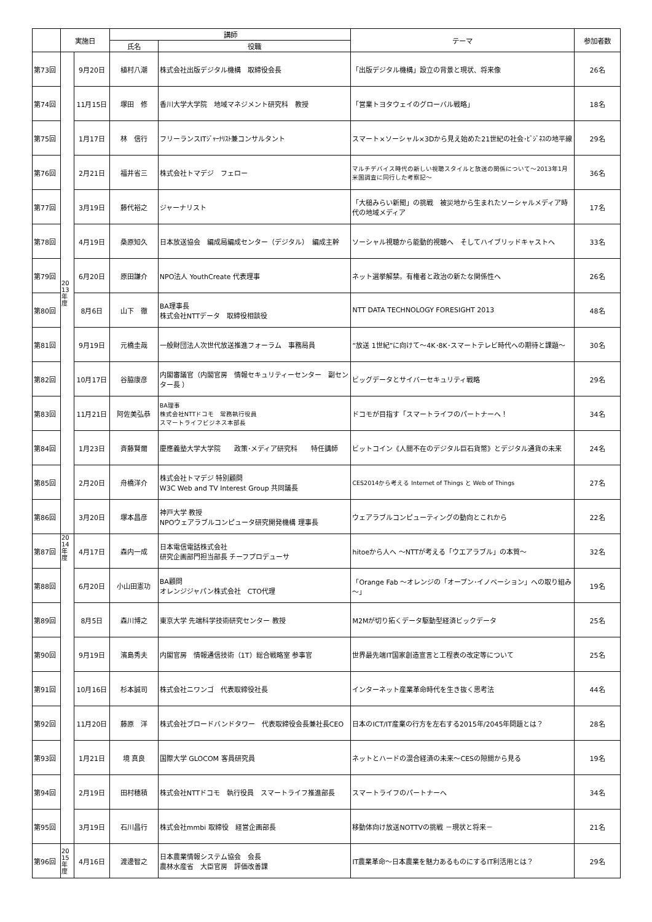| | 実施日 | | 講師 | | テーマ | 参加者数 |
| --- | --- | --- | --- | --- | --- | --- |
| | | | 氏名 | 役職 | | |
| 第73回 | 20 13 年 度 | 9月20日 | 植村八潮 | 株式会社出版デジタル機構 取締役会長 | 「出版デジタル機構」設立の背景と現状、将来像 | 26名 |
| 第74回 | | 11月15日 | 塚田 修 | 香川大学大学院 地域マネジメント研究科 教授 | 「営業トヨタウェイのグローバル戦略」 | 18名 |
| 第75回 | | 1月17日 | 林 信行 | フリーランスITｼﾞｬｰﾅﾘｽﾄ兼コンサルタント | スマート×ソーシャル×3Dから見え始めた21世紀の社会･ﾋﾞｼﾞﾈｽの地平線 | 29名 |
| 第76回 | | 2月21日 | 福井省三 | 株式会社トマデジ フェロー | マルチデバイス時代の新しい視聴スタイルと放送の関係について～2013年1月 米国調査に同行した考察記～ | 36名 |
| 第77回 | | 3月19日 | 藤代裕之 | ジャーナリスト | 「大槌みらい新聞」の挑戦 被災地から生まれたソーシャルメディア時代の地域メディア | 17名 |
| 第78回 | | 4月19日 | 桑原知久 | 日本放送協会 編成局編成センター（デジタル） 編成主幹 | ソーシャル視聴から能動的視聴へ そしてハイブリッドキャストへ | 33名 |
| 第79回 | | 6月20日 | 原田謙介 | NPO法人 YouthCreate 代表理事 | ネット選挙解禁。有権者と政治の新たな関係性へ | 26名 |
| 第80回 | | 8月6日 | 山下 徹 | BA理事長 株式会社NTTデータ 取締役相談役 | NTT DATA TECHNOLOGY FORESIGHT 2013 | 48名 |
| 第81回 | | 9月19日 | 元橋圭哉 | 一般財団法人次世代放送推進フォーラム 事務局員 | “放送 1世紀”に向けて～4K･8K･スマートテレビ時代への期待と課題～ | 30名 |
| 第82回 | | 10月17日 | 谷脇康彦 | 内閣審議官（内閣官房 情報セキュリティーセンター 副センター長 ） | ビッグデータとサイバーセキュリティ戦略 | 29名 |
| 第83回 | | 11月21日 | 阿佐美弘恭 | BA理事 株式会社NTTドコモ 常務執行役員 スマートライフビジネス本部長 | ドコモが目指す「スマートライフのパートナーへ！ | 34名 |
| 第84回 | | 1月23日 | 斉藤賢爾 | 慶應義塾大学大学院 政策･メディア研究科 特任講師 | ビットコイン《人間不在のデジタル巨石貨幣》とデジタル通貨の未来 | 24名 |
| 第85回 | | 2月20日 | 舟橋洋介 | 株式会社トマデジ 特別顧問 W3C Web and TV Interest Group 共同議長 | CES2014から考える Internet of Things と Web of Things | 27名 |
| 第86回 | | 3月20日 | 塚本昌彦 | 神戸大学 教授 NPOウェアラブルコンピュータ研究開発機構 理事長 | ウェアラブルコンピューティングの動向とこれから | 22名 |
| 第87回 | 20 14 年 度 | 4月17日 | 森内一成 | 日本電信電話株式会社 研究企画部門担当部長 チーフプロデューサ | hitoeから人へ ～NTTが考える「ウエアラブル」の本質～ | 32名 |
| 第88回 | | 6月20日 | 小山田憲功 | BA顧問 オレンジジャパン株式会社 CTO代理 | 「Orange Fab ～オレンジの「オープン･イノベーション」への取り組み～」 | 19名 |
| 第89回 | | 8月5日 | 森川博之 | 東京大学 先端科学技術研究センター 教授 | M2Mが切り拓くデータ駆動型経済ビックデータ | 25名 |
| 第90回 | | 9月19日 | 濱島秀夫 | 内閣官房 情報通信技術（1T）総合戦略室 参事官 | 世界最先端IT国家創造宣言と工程表の改定等について | 25名 |
| 第91回 | | 10月16日 | 杉本誠司 | 株式会社ニワンゴ 代表取締役社長 | インターネット産業革命時代を生き抜く思考法 | 44名 |
| 第92回 | | 11月20日 | 藤原 洋 | 株式会社ブロードバンドタワー 代表取締役会長兼社長CEO | 日本のICT/IT産業の行方を左右する2015年/2045年問題とは？ | 28名 |
| 第93回 | | 1月21日 | 境 真良 | 国際大学 GLOCOM 客員研究員 | ネットとハードの混合経済の未来～CESの隙間から見る | 19名 |
| 第94回 | | 2月19日 | 田村穂積 | 株式会社NTTドコモ 執行役員 スマートライフ推進部長 | スマートライフのパートナーへ | 34名 |
| 第95回 | | 3月19日 | 石川昌行 | 株式会社mmbi 取締役 経営企画部長 | 移動体向け放送NOTTVの挑戦 －現状と将来－ | 21名 |
| 第96回 | 20 15 年 度 | 4月16日 | 渡邊智之 | 日本農業情報システム協会 会長 農林水産省 大臣官房 評価改善課 | IT農業革命～日本農業を魅力あるものにするIT利活用とは？ | 29名 |